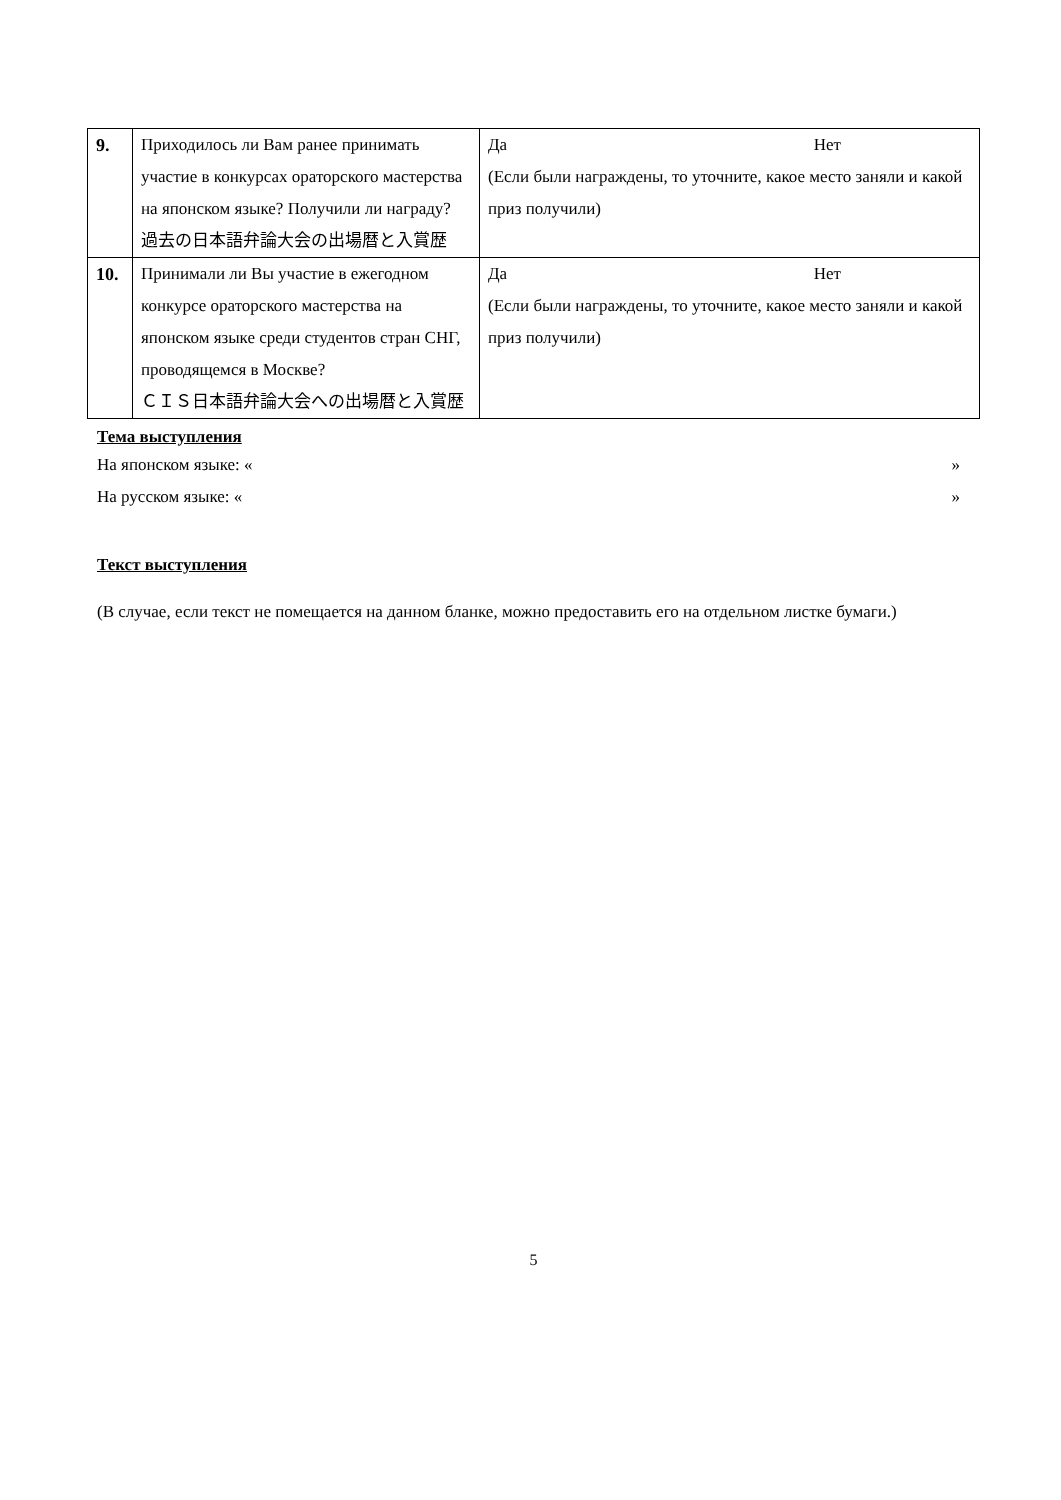| 9. | Приходилось ли Вам ранее принимать участие в конкурсах ораторского мастерства на японском языке? Получили ли награду? 過去の日本語弁論大会の出場暦と入賞歴 | Да Нет (Если были награждены, то уточните, какое место заняли и какой приз получили) |
| 10. | Принимали ли Вы участие в ежегодном конкурсе ораторского мастерства на японском языке среди студентов стран СНГ, проводящемся в Москве? ＣＩＳ日本語弁論大会への出場暦と入賞歴 | Да Нет (Если были награждены, то уточните, какое место заняли и какой приз получили) |
Тема выступления
На японском языке: « »
На русском языке: « »
Текст выступления
(В случае, если текст не помещается на данном бланке, можно предоставить его на отдельном листке бумаги.)
5